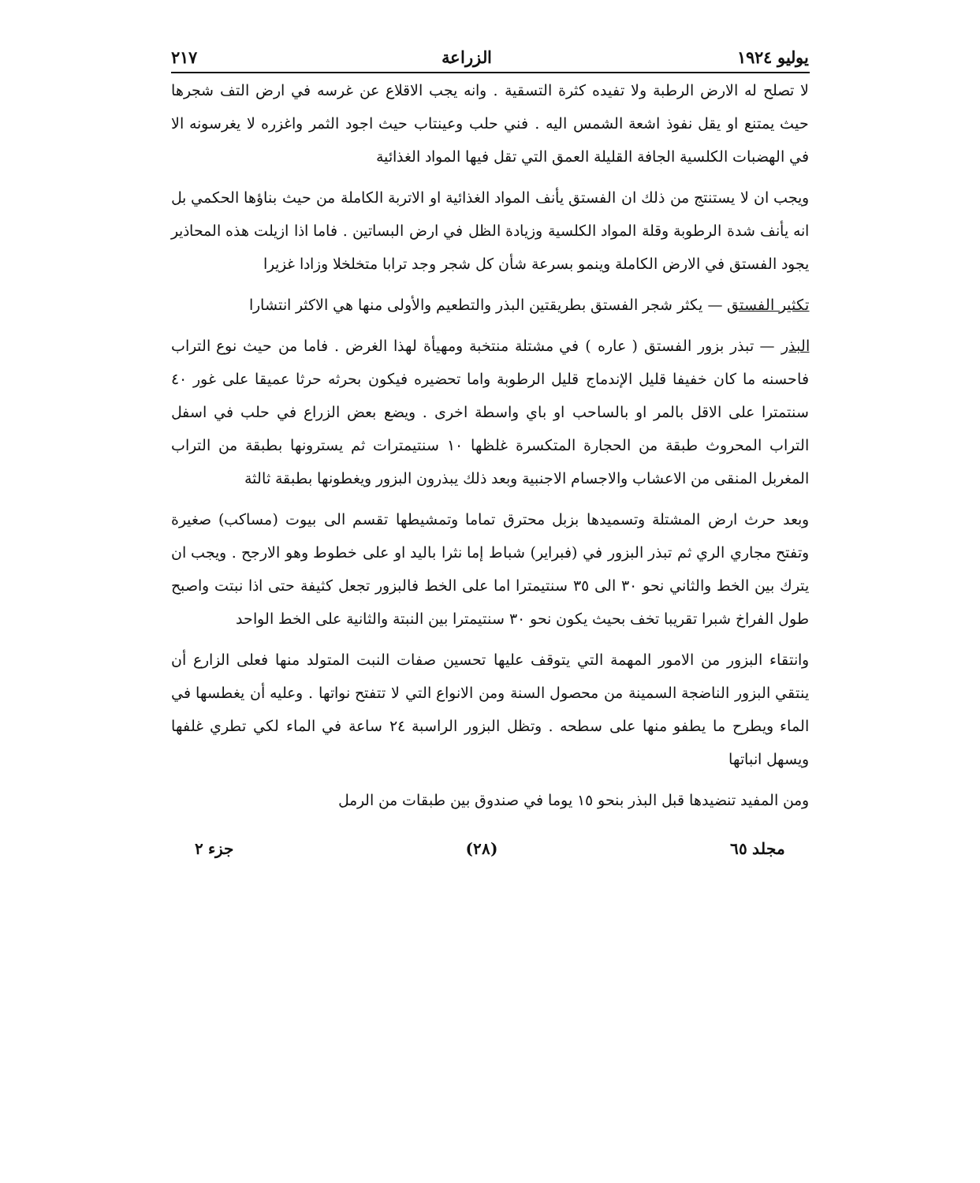يوليو ١٩٢٤ الزراعة ٢١٧
لا تصلح له الارض الرطبة ولا تفيده كثرة التسقية . وانه يجب الاقلاع عن غرسه في ارض التف شجرها حيث يمتنع او يقل نفوذ اشعة الشمس اليه . فني حلب وعينتاب حيث اجود الثمر واغزره لا يغرسونه الا في الهضبات الكلسية الجافة القليلة العمق التي تقل فيها المواد الغذائية
ويجب ان لا يستنتج من ذلك ان الفستق يأنف المواد الغذائية او الاتربة الكاملة من حيث بناؤها الحكمي بل انه يأنف شدة الرطوبة وقلة المواد الكلسية وزيادة الظل في ارض البساتين . فاما اذا ازيلت هذه المحاذير يجود الفستق في الارض الكاملة وينمو بسرعة شأن كل شجر وجد ترابا متخلخلا وزادا غزيرا
تكثير الفستق — يكثر شجر الفستق بطريقتين البذر والتطعيم والأولى منها هي الاكثر انتشارا
البذر — تبذر بزور الفستق ( عاره ) في مشتلة منتخبة ومهيأة لهذا الغرض . فاما من حيث نوع التراب فاحسنه ما كان خفيفا قليل الإندماج قليل الرطوبة واما تحضيره فيكون بحرثه حرثا عميقا على غور ٤٠ سنتمترا على الاقل بالمر او بالساحب او باي واسطة اخرى . ويضع بعض الزراع في حلب في اسفل التراب المحروث طبقة من الحجارة المتكسرة غلظها ١٠ سنتيمترات ثم يسترونها بطبقة من التراب المغربل المنقى من الاعشاب والاجسام الاجنبية وبعد ذلك يبذرون البزور ويغطونها بطبقة ثالثة
وبعد حرث ارض المشتلة وتسميدها بزبل محترق تماما وتمشيطها تقسم الى بيوت (مساكب) صغيرة وتفتح مجاري الري ثم تبذر البزور في (فبراير) شباط إما نثرا باليد او على خطوط وهو الارجح . ويجب ان يترك بين الخط والثاني نحو ٣٠ الى ٣٥ سنتيمترا اما على الخط فالبزور تجعل كثيفة حتى اذا نبتت واصبح طول الفراخ شبرا تقريبا تخف بحيث يكون نحو ٣٠ سنتيمترا بين النبتة والثانية على الخط الواحد
وانتقاء البزور من الامور المهمة التي يتوقف عليها تحسين صفات النبت المتولد منها فعلى الزارع أن ينتقي البزور الناضجة السمينة من محصول السنة ومن الانواع التي لا تتفتح نواتها . وعليه أن يغطسها في الماء ويطرح ما يطفو منها على سطحه . وتظل البزور الراسبة ٢٤ ساعة في الماء لكي تطري غلفها ويسهل انباتها
ومن المفيد تنضيدها قبل البذر بنحو ١٥ يوما في صندوق بين طبقات من الرمل
مجلد ٦٥ (٢٨) جزء ٢